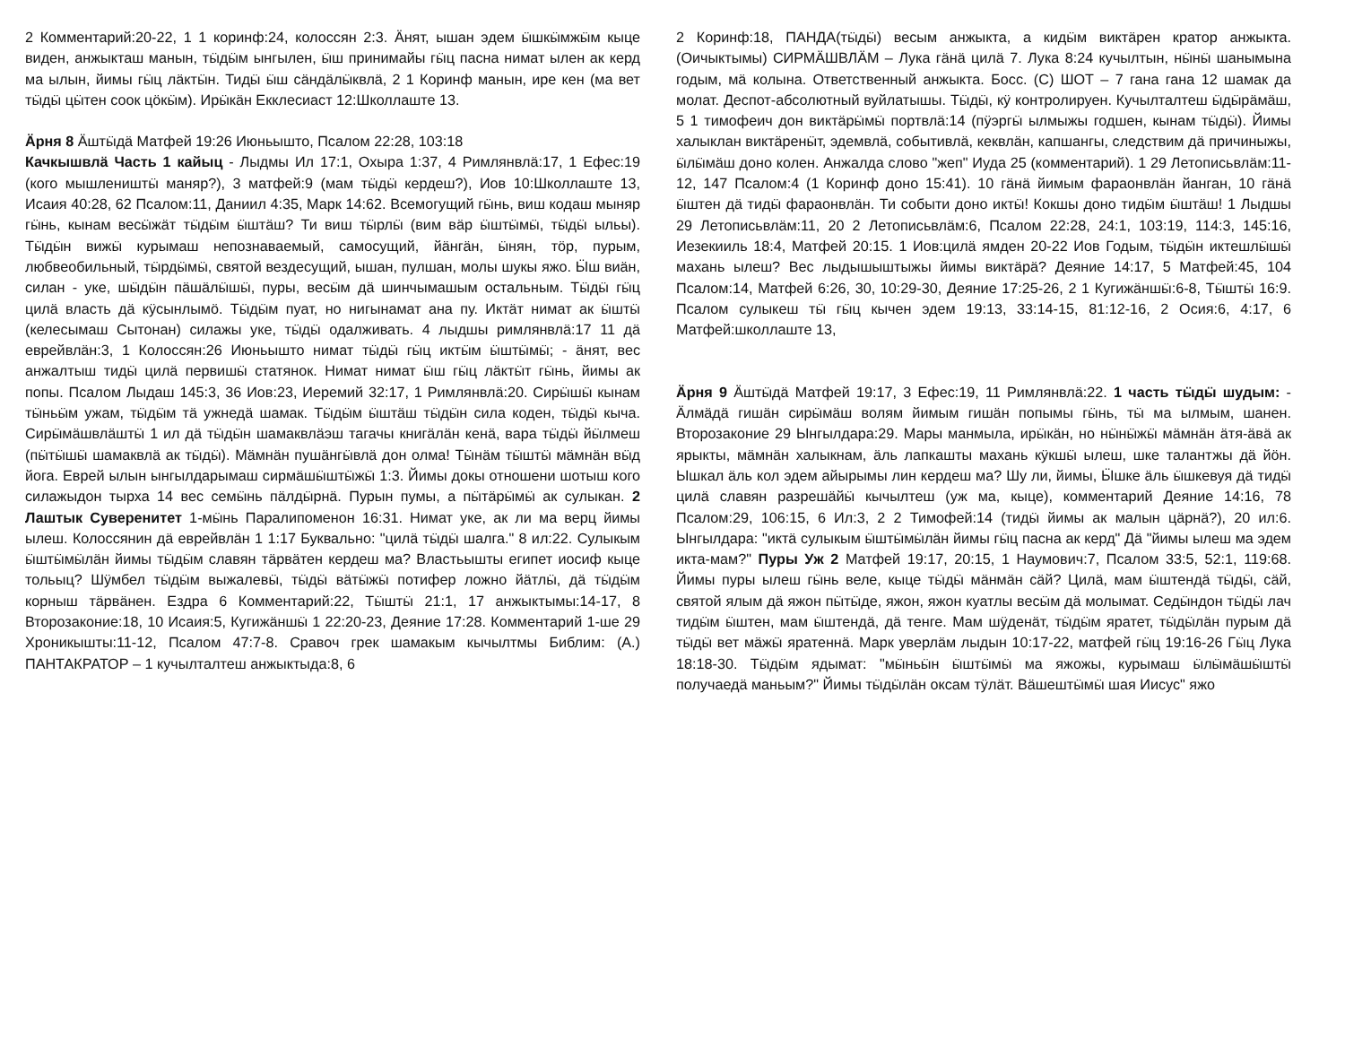2 Комментарий:20-22, 1 1 коринф:24, колоссян 2:3. Ӓнят, ышан эдем ӹшкӹмжӹм кыце виден, анжыкташ манын, тӹдӹм ынгылен, ӹш принимайы гӹц пасна нимат ылен ак керд ма ылын, йимы гӹц лӓктӹн. Тидӹ ӹш сӓндӓлӹквлӓ, 2 1 Коринф манын, ире кен (ма вет тӹдӹ цӹтен соок цӧкӹм). Ирӹкӓн Екклесиаст 12:Школлаште 13.
Ӓрня 8 Ӓштӹдӓ Матфей 19:26 Июньышто, Псалом 22:28, 103:18
Качкышвлӓ Часть 1 кайыц - Лыдмы Ил 17:1, Охыра 1:37, 4 Римлянвлӓ:17, 1 Ефес:19 (кого мышлеништӹ маняр?), 3 матфей:9 (мам тӹдӹ кердеш?), Иов 10:Школлаште 13, Исаия 40:28, 62 Псалом:11, Даниил 4:35, Марк 14:62. Всемогущий гӹнь, виш кодаш мыняр гӹнь, кынам весӹжӓт тӹдӹм ӹштӓш? Ти виш тӹрлӹ (вим вӓр ӹштӹмӹ, тӹдӹ ыльы). Тӹдӹн вижӹ курымаш непознаваемый, самосущий, йӓнгӓн, ӹнян, тӧр, пурым, любвеобильный, тӹрдӹмӹ, святой вездесущий, ышан, пулшан, молы шукы яжо. Ӹш виӓн, силан - уке, шӹдӹн пӓшӓлӹшӹ, пуры, весӹм дӓ шинчымашым остальным. Тӹдӹ гӹц цилӓ власть дӓ кӱсынлымӧ. Тӹдӹм пуат, но нигынамат ана пу. Иктӓт нимат ак ӹштӹ (келесымаш Сытонан) силажы уке, тӹдӹ одалживать. 4 лыдшы римлянвлӓ:17 11 дӓ еврейвлӓн:3, 1 Колоссян:26 Июньышто нимат тӹдӹ гӹц иктӹм ӹштӹмӹ; - ӓнят, вес анжалтыш тидӹ цилӓ первишӹ статянок. Нимат нимат ӹш гӹц лӓктӹт гӹнь, йимы ак попы. Псалом Лыдаш 145:3, 36 Иов:23, Иеремий 32:17, 1 Римлянвлӓ:20. Сирӹшӹ кынам тӹньӹм ужам, тӹдӹм тӓ ужнедӓ шамак. Тӹдӹм ӹштӓш тӹдӹн сила коден, тӹдӹ кыча. Сирӹмӓшвлӓштӹ 1 ил дӓ тӹдӹн шамаквлӓэш тагачы книгӓлӓн кенӓ, вара тӹдӹ йӹлмеш (пӹтӹшӹ шамаквлӓ ак тӹдӹ). Мӓмнӓн пушӓнгӹвлӓ дон олма! Тӹнӓм тӹштӹ мӓмнӓн вӹд йога. Еврей ылын ынгылдарымаш сирмӓшӹштӹжӹ 1:3. Йимы докы отношени шотыш кого силажыдон тырха 14 вес семӹнь пӓлдӹрнӓ. Пурын пумы, а пӹтӓрӹмӹ ак сулыкан. 2 Лаштык Суверенитет 1-мӹнь Паралипоменон 16:31. Нимат уке, ак ли ма верц йимы ылеш. Колоссянин дӓ еврейвлӓн 1 1:17 Буквально: "цилӓ тӹдӹ шалга." 8 ил:22. Сулыкым ӹштӹмӹлӓн йимы тӹдӹм славян тӓрвӓтен кердеш ма? Властьышты египет иосиф кыце тольыц? Шӱмбел тӹдӹм выжалевӹ, тӹдӹ вӓтӹжӹ потифер ложно йӓтлӹ, дӓ тӹдӹм корныш тӓрвӓнен. Ездра 6 Комментарий:22, Тӹштӹ 21:1, 17 анжыктымы:14-17, 8 Второзаконие:18, 10 Исаия:5, Кугижӓншӹ 1 22:20-23, Деяние 17:28. Комментарий 1-ше 29 Хроникышты:11-12, Псалом 47:7-8. Сравоч грек шамакым кычылтмы Библим: (А.) ПАНТАКРАТОР – 1 кучылталтеш анжыктыда:8, 6
2 Коринф:18, ПАНДА(тӹдӹ) весым анжыкта, а кидӹм виктӓрен кратор анжыкта. (Оичыктымы) СИРМӒШВЛӒМ – Лука гӓнӓ цилӓ 7. Лука 8:24 кучылтын, нӹнӹ шанымына годым, мӓ колына. Ответственный анжыкта. Босс. (С) ШОТ – 7 гана гана 12 шамак да молат. Деспот-абсолютный вуйлатышы. Тӹдӹ, кӱ контролируен. Кучылталтеш ӹдӹрӓмӓш, 5 1 тимофеич дон виктӓрӹмӹ портвлӓ:14 (пӱэргӹ ылмыжы годшен, кынам тӹдӹ). Йимы халыклан виктӓренӹт, эдемвлӓ, событивлӓ, кеквлӓн, капшангы, следствим дӓ причиныжы, ӹлӹмӓш доно колен. Анжалда слово "жеп" Иуда 25 (комментарий). 1 29 Летописьвлӓм:11-12, 147 Псалом:4 (1 Коринф доно 15:41). 10 гӓнӓ йимым фараонвлӓн йанган, 10 гӓнӓ ӹштен дӓ тидӹ фараонвлӓн. Ти событи доно иктӹ! Кокшы доно тидӹм ӹштӓш! 1 Лыдшы 29 Летописьвлӓм:11, 20 2 Летописьвлӓм:6, Псалом 22:28, 24:1, 103:19, 114:3, 145:16, Иезекииль 18:4, Матфей 20:15. 1 Иов:цилӓ ямден 20-22 Иов Годым, тӹдӹн иктешлӹшӹ махань ылеш? Вес лыдышыштыжы йимы виктӓрӓ? Деяние 14:17, 5 Матфей:45, 104 Псалом:14, Матфей 6:26, 30, 10:29-30, Деяние 17:25-26, 2 1 Кугижӓншӹ:6-8, Тӹштӹ 16:9. Псалом сулыкеш тӹ гӹц кычен эдем 19:13, 33:14-15, 81:12-16, 2 Осия:6, 4:17, 6 Матфей:школлаште 13,
Ӓрня 9 Ӓштӹдӓ Матфей 19:17, 3 Ефес:19, 11 Римлянвлӓ:22. 1 часть тӹдӹ шудым: - Ӓлмӓдӓ гишӓн сирӹмӓш волям йимым гишӓн попымы гӹнь, тӹ ма ылмым, шанен. Второзаконие 29 Ынгылдара:29. Мары манмыла, ирӹкӓн, но нӹнӹжӹ мӓмнӓн ӓтя-ӓвӓ ак ярыкты, мӓмнӓн халыкнам, ӓль лапкашты махань кӱкшӹ ылеш, шке талантжы дӓ йӧн. Ышкал ӓль кол эдем айырымы лин кердеш ма? Шу ли, йимы, Ӹшке ӓль ӹшкевуя дӓ тидӹ цилӓ славян разрешӓйӹ кычылтеш (уж ма, кыце), комментарий Деяние 14:16, 78 Псалом:29, 106:15, 6 Ил:3, 2 2 Тимофей:14 (тидӹ йимы ак малын цӓрнӓ?), 20 ил:6. Ынгылдара: "иктӓ сулыкым ӹштӹмӹлӓн йимы гӹц пасна ак керд" Дӓ "йимы ылеш ма эдем икта-мам?" Пуры Уж 2 Матфей 19:17, 20:15, 1 Наумович:7, Псалом 33:5, 52:1, 119:68. Йимы пуры ылеш гӹнь веле, кыце тӹдӹ мӓнмӓн сӓй? Цилӓ, мам ӹштендӓ тӹдӹ, сӓй, святой ялым дӓ яжон пӹтӹде, яжон, яжон куатлы весӹм дӓ молымат. Седӹндон тӹдӹ лач тидӹм ӹштен, мам ӹштендӓ, дӓ тенге. Мам шӱденӓт, тӹдӹм яратет, тӹдӹлӓн пурым дӓ тӹдӹ вет мӓжӹ яратеннӓ. Марк уверлӓм лыдын 10:17-22, матфей гӹц 19:16-26 Гӹц Лука 18:18-30. Тӹдӹм ядымат: "мӹньӹн ӹштӹмӹ ма яжожы, курымаш ӹлӹмӓшӹштӹ получаедӓ маньым?" Йимы тӹдӹлӓн оксам тӱлӓт. Вӓшештӹмӹ шая Иисус" яжо